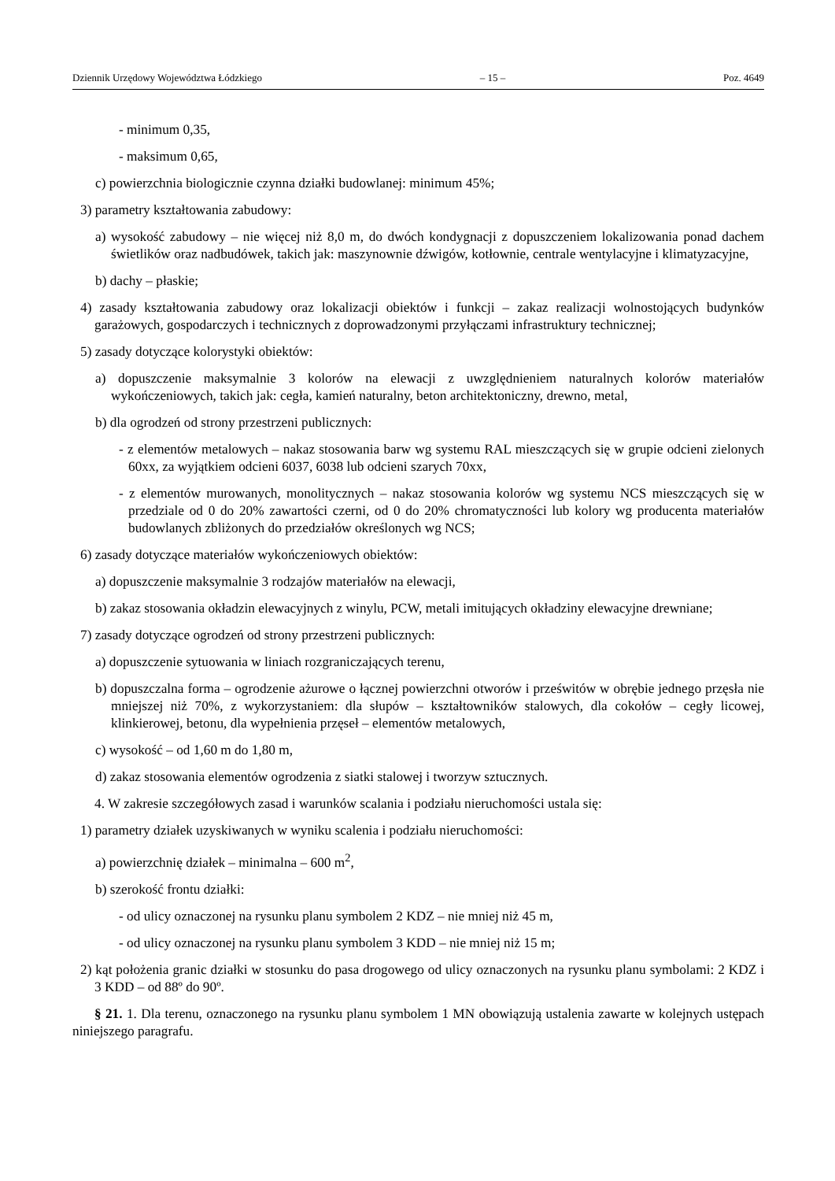Dziennik Urzędowy Województwa Łódzkiego – 15 – Poz. 4649
- minimum 0,35,
- maksimum 0,65,
c) powierzchnia biologicznie czynna działki budowlanej: minimum 45%;
3) parametry kształtowania zabudowy:
a) wysokość zabudowy – nie więcej niż 8,0 m, do dwóch kondygnacji z dopuszczeniem lokalizowania ponad dachem świetlików oraz nadbudówek, takich jak: maszynownie dźwigów, kotłownie, centrale wentylacyjne i klimatyzacyjne,
b) dachy – płaskie;
4) zasady kształtowania zabudowy oraz lokalizacji obiektów i funkcji – zakaz realizacji wolnostojących budynków garażowych, gospodarczych i technicznych z doprowadzonymi przyłączami infrastruktury technicznej;
5) zasady dotyczące kolorystyki obiektów:
a) dopuszczenie maksymalnie 3 kolorów na elewacji z uwzględnieniem naturalnych kolorów materiałów wykończeniowych, takich jak: cegła, kamień naturalny, beton architektoniczny, drewno, metal,
b) dla ogrodzeń od strony przestrzeni publicznych:
- z elementów metalowych – nakaz stosowania barw wg systemu RAL mieszczących się w grupie odcieni zielonych 60xx, za wyjątkiem odcieni 6037, 6038 lub odcieni szarych 70xx,
- z elementów murowanych, monolitycznych – nakaz stosowania kolorów wg systemu NCS mieszczących się w przedziale od 0 do 20% zawartości czerni, od 0 do 20% chromatyczności lub kolory wg producenta materiałów budowlanych zbliżonych do przedziałów określonych wg NCS;
6) zasady dotyczące materiałów wykończeniowych obiektów:
a) dopuszczenie maksymalnie 3 rodzajów materiałów na elewacji,
b) zakaz stosowania okładzin elewacyjnych z winylu, PCW, metali imitujących okładziny elewacyjne drewniane;
7) zasady dotyczące ogrodzeń od strony przestrzeni publicznych:
a) dopuszczenie sytuowania w liniach rozgraniczających terenu,
b) dopuszczalna forma – ogrodzenie ażurowe o łącznej powierzchni otworów i prześwitów w obrębie jednego przęsła nie mniejszej niż 70%, z wykorzystaniem: dla słupów – kształtowników stalowych, dla cokołów – cegły licowej, klinkierowej, betonu, dla wypełnienia przęseł – elementów metalowych,
c) wysokość – od 1,60 m do 1,80 m,
d) zakaz stosowania elementów ogrodzenia z siatki stalowej i tworzyw sztucznych.
4. W zakresie szczegółowych zasad i warunków scalania i podziału nieruchomości ustala się:
1) parametry działek uzyskiwanych w wyniku scalenia i podziału nieruchomości:
a) powierzchnię działek – minimalna – 600 m<sup>2</sup>,
b) szerokość frontu działki:
- od ulicy oznaczonej na rysunku planu symbolem 2 KDZ – nie mniej niż 45 m,
- od ulicy oznaczonej na rysunku planu symbolem 3 KDD – nie mniej niż 15 m;
2) kąt położenia granic działki w stosunku do pasa drogowego od ulicy oznaczonych na rysunku planu symbolami: 2 KDZ i 3 KDD – od 88º do 90º.
§ 21. 1. Dla terenu, oznaczonego na rysunku planu symbolem 1 MN obowiązują ustalenia zawarte w kolejnych ustępach niniejszego paragrafu.